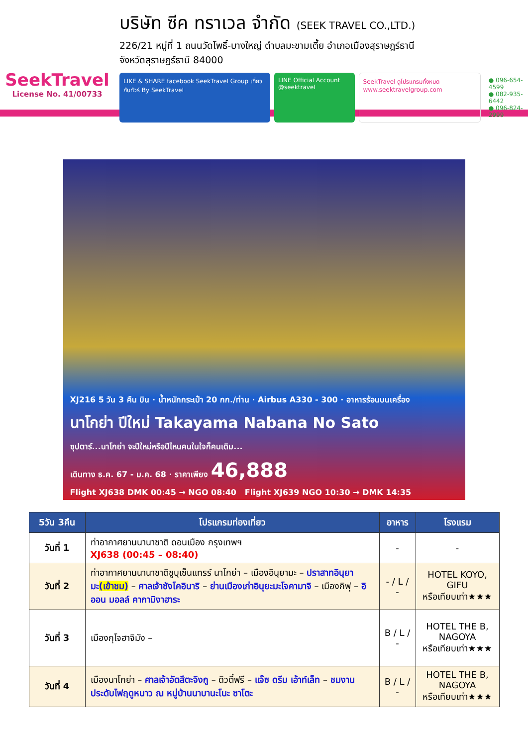SeekTravel
License No. 41/00733
บริษัท ซีค ทราเวล จำกัด (SEEK TRAVEL CO.,LTD.)
226/21 หมู่ที่ 1 ถนนวัดโพธิ์-บางใหญ่ ตำบลมะขามเตี้ย อำเภอเมืองสุราษฎร์ธานี
จังหวัดสุราษฎร์ธานี 84000
LIKE & SHARE facebook SeekTravel Group เที่ยวกับทัวร์ By SeekTravel
LINE Official Account @seektravel
SeekTravel ดูโปรแกรมทั้งหมด www.seektravelgroup.com
● 096-654-4599
● 082-935-6442
● 096-824-2999
XJ216 5 วัน 3 คืน บิน · น้ำหนักกระเป๋า 20 กก./ท่าน · Airbus A330 - 300 · อาหารร้อนบนเครื่อง
นาโกย่า ปีใหม่ Takayama Nabana No Sato
ซุปตาร์...นาโกย่า จะปีใหม่หรือปีไหนคนในใจก็คนเดิม...
เดินทาง ธ.ค. 67 - ม.ค. 68 · ราคาเพียง 46,888
Flight XJ638 DMK 00:45 → NGO 08:40 Flight XJ639 NGO 10:30 → DMK 14:35
| 5วัน 3คืน | โปรแกรมท่องเที่ยว | อาหาร | โรงแรม |
| --- | --- | --- | --- |
| วันที่ 1 | ท่าอากาศยานนานาชาติ ดอนเมือง กรุงเทพฯ XJ638 (00:45 – 08:40) | - | - |
| วันที่ 2 | ท่าอากาศยานนานาชาติชูบุเซ็นแทรร์ นาโกย่า – เมืองอินุยามะ – ปราสาทอินุยามะ (เข้าชม) – ศาลเจ้าซังโคอินาริ – ย่านเมืองเก่าอินุยะมะโจคามาจิ – เมืองกิฟุ – อิออน มอลล์ คากามิงาฮาระ | - / L / - | HOTEL KOYO, GIFU หรือเทียบเท่า★★★ |
| วันที่ 3 | เมืองกุโจฮาจิมัง – | B / L / - | HOTEL THE B, NAGOYA หรือเทียบเท่า★★★ |
| วันที่ 4 | เมืองนาโกย่า – ศาลเจ้าอัตสึตะจิงกู – ดิวตี้ฟรี – แจ๊ซ ดรีม เอ้าท์เล็ท – ชมงานประดับไฟฤดูหนาว ณ หมู่บ้านนาบานะโนะ ซาโตะ | B / L / - | HOTEL THE B, NAGOYA หรือเทียบเท่า★★★ |